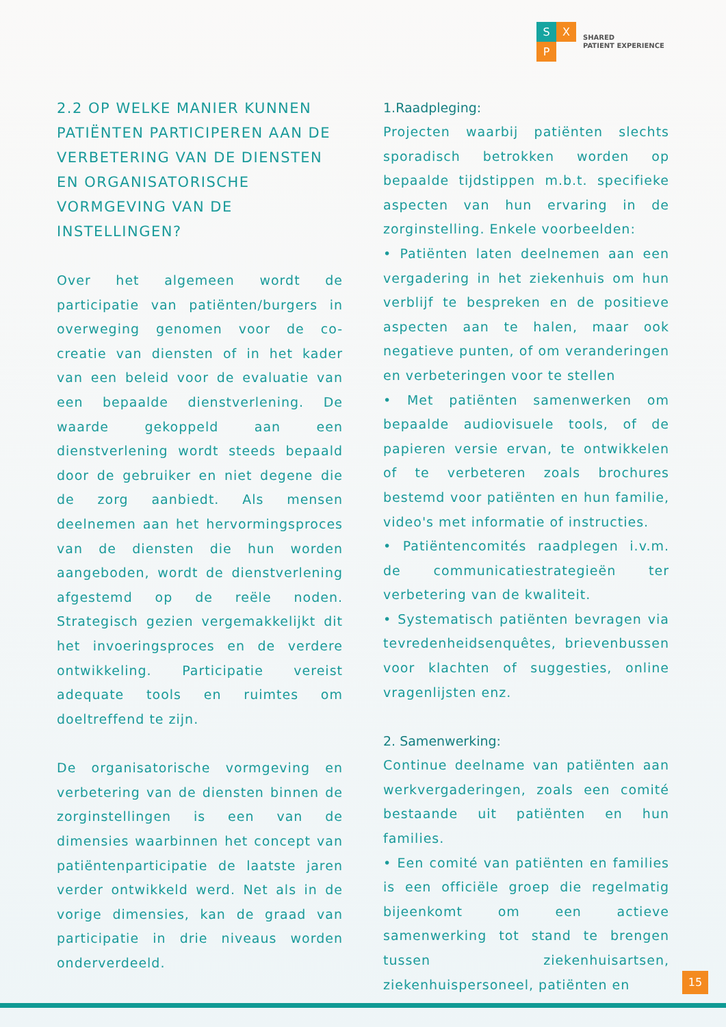S X
P
SHARED
PATIENT EXPERIENCE
2.2 OP WELKE MANIER KUNNEN PATIËNTEN PARTICIPEREN AAN DE VERBETERING VAN DE DIENSTEN EN ORGANISATORISCHE VORMGEVING VAN DE INSTELLINGEN?
Over het algemeen wordt de participatie van patiënten/burgers in overweging genomen voor de co-creatie van diensten of in het kader van een beleid voor de evaluatie van een bepaalde dienstverlening. De waarde gekoppeld aan een dienstverlening wordt steeds bepaald door de gebruiker en niet degene die de zorg aanbiedt. Als mensen deelnemen aan het hervormingsproces van de diensten die hun worden aangeboden, wordt de dienstverlening afgestemd op de reële noden. Strategisch gezien vergemakkelijkt dit het invoeringsproces en de verdere ontwikkeling. Participatie vereist adequate tools en ruimtes om doeltreffend te zijn.
De organisatorische vormgeving en verbetering van de diensten binnen de zorginstellingen is een van de dimensies waarbinnen het concept van patiëntenparticipatie de laatste jaren verder ontwikkeld werd. Net als in de vorige dimensies, kan de graad van participatie in drie niveaus worden onderverdeeld.
1.Raadpleging:
Projecten waarbij patiënten slechts sporadisch betrokken worden op bepaalde tijdstippen m.b.t. specifieke aspecten van hun ervaring in de zorginstelling. Enkele voorbeelden:
• Patiënten laten deelnemen aan een vergadering in het ziekenhuis om hun verblijf te bespreken en de positieve aspecten aan te halen, maar ook negatieve punten, of om veranderingen en verbeteringen voor te stellen
• Met patiënten samenwerken om bepaalde audiovisuele tools, of de papieren versie ervan, te ontwikkelen of te verbeteren zoals brochures bestemd voor patiënten en hun familie, video's met informatie of instructies.
• Patiëntencomités raadplegen i.v.m. de communicatiestrategieën ter verbetering van de kwaliteit.
• Systematisch patiënten bevragen via tevredenheidsenquêtes, brievenbussen voor klachten of suggesties, online vragenlijsten enz.
2. Samenwerking:
Continue deelname van patiënten aan werkvergaderingen, zoals een comité bestaande uit patiënten en hun families.
• Een comité van patiënten en families is een officiële groep die regelmatig bijeenkomt om een actieve samenwerking tot stand te brengen tussen ziekenhuisartsen, ziekenhuispersoneel, patiënten en
15